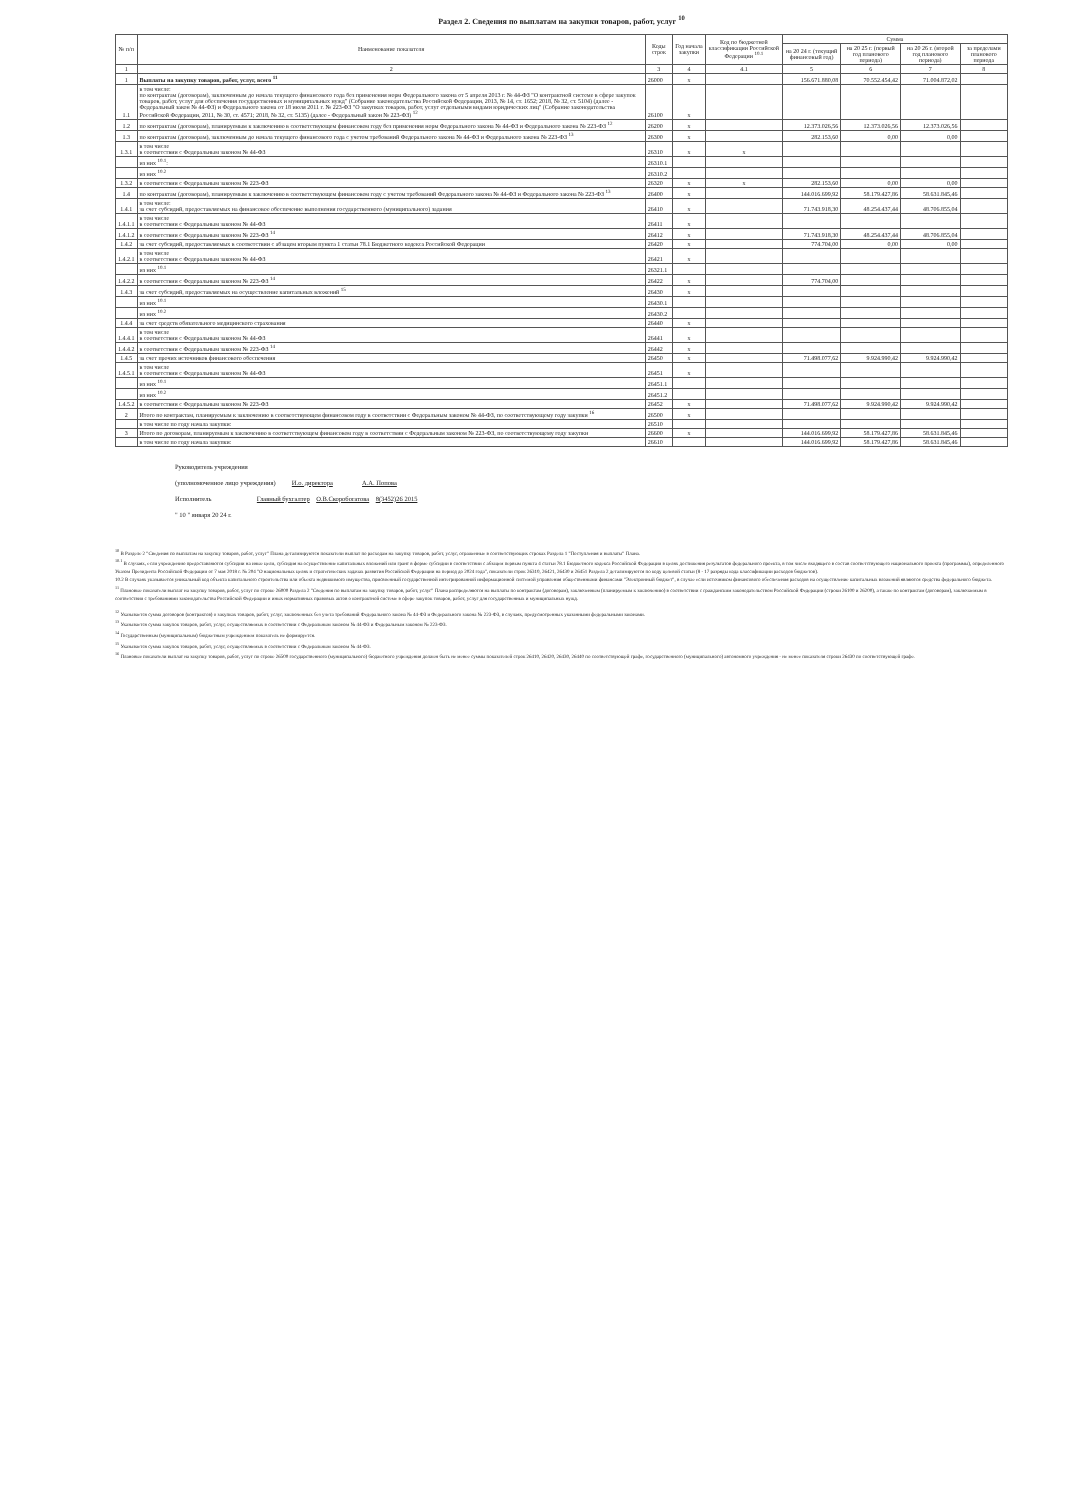Раздел 2. Сведения по выплатам на закупки товаров, работ, услуг <sup>10</sup>
| № п/п | Наименование показателя | Коды строк | Год начала закупки | Код по бюджетной классификации Российской Федерации <sup>10.1</sup> | Сумма | | | |
| --- | --- | --- | --- | --- | --- | --- | --- | --- |
| | | | | | на 20 24 г. (текущий финансовый год) | на 20 25 г. (первый год планового периода) | на 20 26 г. (второй год планового периода) | за пределами планового периода |
| 1 | 2 | 3 | 4 | 4.1 | 5 | 6 | 7 | 8 |
| 1 | Выплаты на закупку товаров, работ, услуг, всего <sup>11</sup> | 26000 | x | | 156.671.880,08 | 70.552.454,42 | 71.004.872,02 | |
| 1.1 | в том числе: по контрактам (договорам), заключенным до начала текущего финансового года без применения норм Федерального закона от 5 апреля 2013 г. № 44-ФЗ "О контрактной системе в сфере закупок товаров, работ, услуг для обеспечения государственных и муниципальных нужд" (Собрание законодательства Российской Федерации, 2013, № 14, ст. 1652; 2018, № 32, ст. 5104) (далее - Федеральный закон № 44-ФЗ) и Федерального закона от 18 июля 2011 г. № 223-ФЗ "О закупках товаров, работ, услуг отдельными видами юридических лиц" (Собрание законодательства Российской Федерации, 2011, № 30, ст. 4571; 2018, № 32, ст. 5135) (далее - Федеральный закон № 223-ФЗ) <sup>12</sup> | 26100 | x | | | | | |
| 1.2 | по контрактам (договорам), планируемым к заключению в соответствующем финансовом году без применения норм Федерального закона № 44-ФЗ и Федерального закона № 223-ФЗ <sup>12</sup> | 26200 | x | | 12.373.026,56 | 12.373.026,56 | 12.373.026,56 | |
| 1.3 | по контрактам (договорам), заключенным до начала текущего финансового года с учетом требований Федерального закона № 44-ФЗ и Федерального закона № 223-ФЗ <sup>13</sup> | 26300 | x | | 282.153,60 | 0,00 | 0,00 | |
| 1.3.1 | в том числе в соответствии с Федеральным законом № 44-ФЗ | 26310 | x | x | | | | |
| | из них <sup>10.1</sup>: | 26310.1 | | | | | | |
| | из них <sup>10.2</sup> | 26310.2 | | | | | | |
| 1.3.2 | в соответствии с Федеральным законом № 223-ФЗ | 26320 | x | x | 282.153,60 | 0,00 | 0,00 | |
| 1.4 | по контрактам (договорам), планируемым к заключению в соответствующем финансовом году с учетом требований Федерального закона № 44-ФЗ и Федерального закона № 223-ФЗ <sup>13</sup> | 26400 | x | | 144.016.699,92 | 58.179.427,86 | 58.631.845,46 | |
| 1.4.1 | в том числе: за счет субсидий, предоставляемых на финансовое обеспечение выполнения государственного (муниципального) задания | 26410 | x | | 71.743.918,30 | 48.254.437,44 | 48.706.855,04 | |
| 1.4.1.1 | в том числе в соответствии с Федеральным законом № 44-ФЗ | 26411 | x | | | | | |
| 1.4.1.2 | в соответствии с Федеральным законом № 223-ФЗ <sup>14</sup> | 26412 | x | | 71.743.918,30 | 48.254.437,44 | 48.706.855,04 | |
| 1.4.2 | за счет субсидий, предоставляемых в соответствии с абзацем вторым пункта 1 статьи 78.1 Бюджетного кодекса Российской Федерации | 26420 | x | | 774.704,00 | 0,00 | 0,00 | |
| 1.4.2.1 | в том числе в соответствии с Федеральным законом № 44-ФЗ | 26421 | x | | | | | |
| | из них <sup>10.1</sup> | 26321.1 | | | | | | |
| 1.4.2.2 | в соответствии с Федеральным законом № 223-ФЗ <sup>14</sup> | 26422 | x | | 774.704,00 | | | |
| 1.4.3 | за счет субсидий, предоставляемых на осуществление капитальных вложений <sup>15</sup> | 26430 | x | | | | | |
| | из них <sup>10.1</sup> | 26430.1 | | | | | | |
| | из них <sup>10.2</sup> | 26430.2 | | | | | | |
| 1.4.4 | за счет средств обязательного медицинского страхования | 26440 | x | | | | | |
| 1.4.4.1 | в том числе в соответствии с Федеральным законом № 44-ФЗ | 26441 | x | | | | | |
| 1.4.4.2 | в соответствии с Федеральным законом № 223-ФЗ <sup>14</sup> | 26442 | x | | | | | |
| 1.4.5 | за счет прочих источников финансового обеспечения | 26450 | x | | 71.498.077,62 | 9.924.990,42 | 9.924.990,42 | |
| 1.4.5.1 | в том числе в соответствии с Федеральным законом № 44-ФЗ | 26451 | x | | | | | |
| | из них <sup>10.1</sup> | 26451.1 | | | | | | |
| | из них <sup>10.2</sup> | 26451.2 | | | | | | |
| 1.4.5.2 | в соответствии с Федеральным законом № 223-ФЗ | 26452 | x | | 71.498.077,62 | 9.924.990,42 | 9.924.990,42 | |
| 2 | Итого по контрактам, планируемым к заключению в соответствующем финансовом году в соответствии с Федеральным законом № 44-ФЗ, по соответствующему году закупки <sup>16</sup> | 26500 | x | | | | | |
| | в том числе по году начала закупки: | 26510 | | | | | | |
| 3 | Итого по договорам, планируемым к заключению в соответствующем финансовом году в соответствии с Федеральным законом № 223-ФЗ, по соответствующему году закупки | 26600 | x | | 144.016.699,92 | 58.179.427,86 | 58.631.845,46 | |
| | в том числе по году начала закупки: | 26610 | | | 144.016.699,92 | 58.179.427,86 | 58.631.845,46 | |
Руководитель учреждения
(уполномоченное лицо учреждения) И.о. директора А.А. Попова
Исполнитель Главный бухгалтер О.В.Скоробогатова 8(3452)26 2015
" 10 " января 20 24 г.
<sup>10</sup> В Разделе 2 "Сведения по выплатам на закупку товаров, работ, услуг" Плана детализируются показатели выплат по расходам на закупку товаров, работ, услуг, отраженные в соответствующих строках Раздела 1 "Поступления и выплаты" Плана.
<sup>10.1</sup> В случаях, если учреждению предоставляются субсидии на иные цели, субсидия на осуществление капитальных вложений или грант в форме субсидии в соответствии с абзацем первым пункта 4 статьи 78.1 Бюджетного кодекса Российской Федерации в целях достижения результатов федерального проекта, в том числе входящего в состав соответствующего национального проекта (программы), определенного Указом Президента Российской Федерации от 7 мая 2018 г. № 204 "О национальных целях и стратегических задачах развития Российской Федерации на период до 2024 года", показатели строк 26310, 26421, 26430 и 26451 Раздела 2 детализируются по коду целевой статьи (8 - 17 разряды кода классификации расходов бюджетов).
10.2 В случаях указывается уникальный код объекта капитального строительства или объекта недвижимого имущества, присвоенный государственной интегрированной информационной системой управления общественными финансами "Электронный бюджет", в случае если источником финансового обеспечения расходов на осуществление капитальных вложений являются средства федерального бюджета.
<sup>11</sup> Плановые показатели выплат на закупку товаров, работ, услуг по строке 26000 Раздела 2 "Сведения по выплатам на закупку товаров, работ, услуг" Плана распределяются на выплаты по контрактам (договорам), заключенным (планируемым к заключению) в соответствии с гражданским законодательством Российской Федерации (строки 26100 и 26200), а также по контрактам (договорам), заключаемым в соответствии с требованиями законодательства Российской Федерации и иных нормативных правовых актов о контрактной системе в сфере закупок товаров, работ, услуг для государственных и муниципальных нужд.
<sup>12</sup> Указывается сумма договоров (контрактов) о закупках товаров, работ, услуг, заключенных без учета требований Федерального закона № 44-ФЗ и Федерального закона № 223-ФЗ, в случаях, предусмотренных указанными федеральными законами.
<sup>13</sup> Указывается сумма закупок товаров, работ, услуг, осуществляемых в соответствии с Федеральным законом № 44-ФЗ и Федеральным законом № 223-ФЗ.
<sup>14</sup> Государственным (муниципальным) бюджетным учреждением показатель не формируется.
<sup>15</sup> Указывается сумма закупок товаров, работ, услуг, осуществляемых в соответствии с Федеральным законом № 44-ФЗ.
<sup>16</sup> Плановые показатели выплат на закупку товаров, работ, услуг по строке 26500 государственного (муниципального) бюджетного учреждения должен быть не менее суммы показателей строк 26410, 26420, 26430, 26440 по соответствующей графе, государственного (муниципального) автономного учреждения - не менее показателя строки 26430 по соответствующей графе.